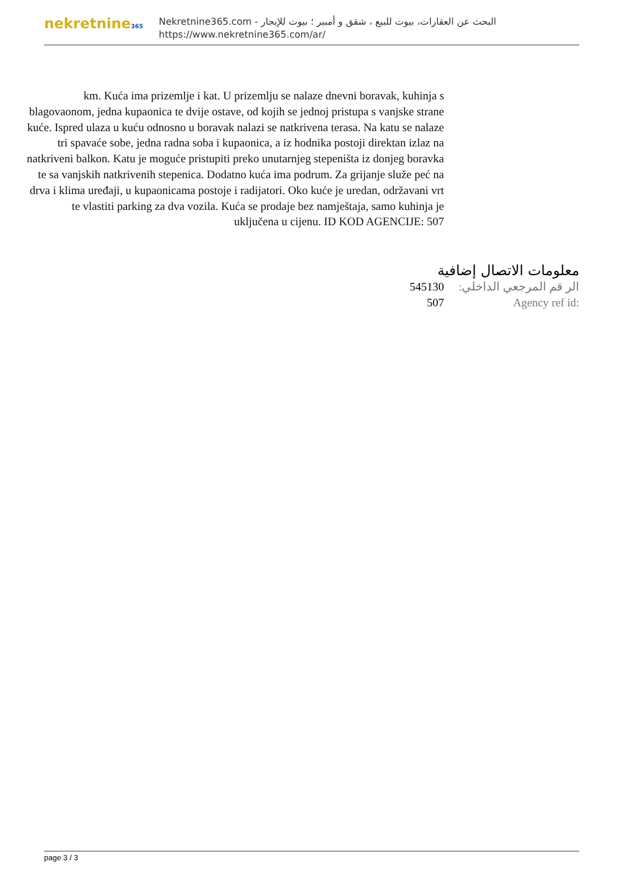nekretnine365
البحث عن العقارات، بيوت للبيع ، شقق و أمبير ؛ بيوت للإيجار - Nekretnine365.com
https://www.nekretnine365.com/ar/
km. Kuća ima prizemlje i kat. U prizemlju se nalaze dnevni boravak, kuhinja s blagovaonom, jedna kupaonica te dvije ostave, od kojih se jednoj pristupa s vanjske strane kuće. Ispred ulaza u kuću odnosno u boravak nalazi se natkrivena terasa. Na katu se nalaze tri spavaće sobe, jedna radna soba i kupaonica, a iz hodnika postoji direktan izlaz na natkriveni balkon. Katu je moguće pristupiti preko unutarnjeg stepeništa iz donjeg boravka te sa vanjskih natkrivenih stepenica. Dodatno kuća ima podrum. Za grijanje služe peć na drva i klima uređaji, u kupaonicama postoje i radijatori. Oko kuće je uredan, održavani vrt te vlastiti parking za dva vozila. Kuća se prodaje bez namještaja, samo kuhinja je uključena u cijenu. ID KOD AGENCIJE: 507
معلومات الاتصال إضافية
| 545130 | الر قم المرجعي الداخلي: |
| 507 | Agency ref id: |
page 3 / 3